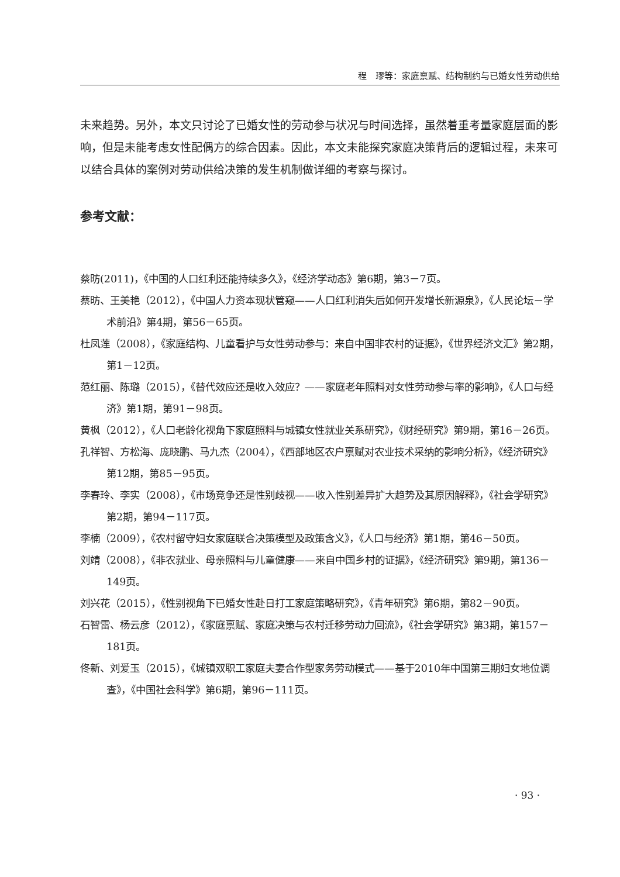程　璆等：家庭禀赋、结构制约与已婚女性劳动供给
未来趋势。另外，本文只讨论了已婚女性的劳动参与状况与时间选择，虽然着重考量家庭层面的影响，但是未能考虑女性配偶方的综合因素。因此，本文未能探究家庭决策背后的逻辑过程，未来可以结合具体的案例对劳动供给决策的发生机制做详细的考察与探讨。
参考文献：
蔡昉(2011)，《中国的人口红利还能持续多久》，《经济学动态》第6期，第3－7页。
蔡昉、王美艳（2012），《中国人力资本现状管窥——人口红利消失后如何开发增长新源泉》，《人民论坛－学术前沿》第4期，第56－65页。
杜凤莲（2008），《家庭结构、儿童看护与女性劳动参与：来自中国非农村的证据》，《世界经济文汇》第2期，第1－12页。
范红丽、陈璐（2015），《替代效应还是收入效应？——家庭老年照料对女性劳动参与率的影响》，《人口与经济》第1期，第91－98页。
黄枫（2012），《人口老龄化视角下家庭照料与城镇女性就业关系研究》，《财经研究》第9期，第16－26页。
孔祥智、方松海、庞晓鹏、马九杰（2004），《西部地区农户禀赋对农业技术采纳的影响分析》，《经济研究》第12期，第85－95页。
李春玲、李实（2008），《市场竞争还是性别歧视——收入性别差异扩大趋势及其原因解释》，《社会学研究》第2期，第94－117页。
李楠（2009），《农村留守妇女家庭联合决策模型及政策含义》，《人口与经济》第1期，第46－50页。
刘靖（2008），《非农就业、母亲照料与儿童健康——来自中国乡村的证据》，《经济研究》第9期，第136－149页。
刘兴花（2015），《性别视角下已婚女性赴日打工家庭策略研究》，《青年研究》第6期，第82－90页。
石智雷、杨云彦（2012），《家庭禀赋、家庭决策与农村迁移劳动力回流》，《社会学研究》第3期，第157－181页。
佟新、刘爱玉（2015），《城镇双职工家庭夫妻合作型家务劳动模式——基于2010年中国第三期妇女地位调查》，《中国社会科学》第6期，第96－111页。
· 93 ·